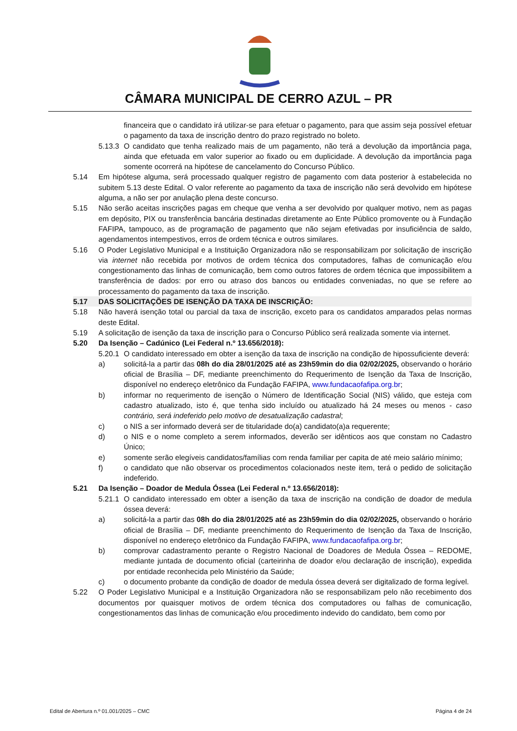CÂMARA MUNICIPAL DE CERRO AZUL – PR
financeira que o candidato irá utilizar-se para efetuar o pagamento, para que assim seja possível efetuar o pagamento da taxa de inscrição dentro do prazo registrado no boleto.
5.13.3
O candidato que tenha realizado mais de um pagamento, não terá a devolução da importância paga, ainda que efetuada em valor superior ao fixado ou em duplicidade. A devolução da importância paga somente ocorrerá na hipótese de cancelamento do Concurso Público.
5.14 Em hipótese alguma, será processado qualquer registro de pagamento com data posterior à estabelecida no subitem 5.13 deste Edital. O valor referente ao pagamento da taxa de inscrição não será devolvido em hipótese alguma, a não ser por anulação plena deste concurso.
5.15 Não serão aceitas inscrições pagas em cheque que venha a ser devolvido por qualquer motivo, nem as pagas em depósito, PIX ou transferência bancária destinadas diretamente ao Ente Público promovente ou à Fundação FAFIPA, tampouco, as de programação de pagamento que não sejam efetivadas por insuficiência de saldo, agendamentos intempestivos, erros de ordem técnica e outros similares.
5.16 O Poder Legislativo Municipal e a Instituição Organizadora não se responsabilizam por solicitação de inscrição via internet não recebida por motivos de ordem técnica dos computadores, falhas de comunicação e/ou congestionamento das linhas de comunicação, bem como outros fatores de ordem técnica que impossibilitem a transferência de dados: por erro ou atraso dos bancos ou entidades conveniadas, no que se refere ao processamento do pagamento da taxa de inscrição.
5.17 DAS SOLICITAÇÕES DE ISENÇÃO DA TAXA DE INSCRIÇÃO:
5.18 Não haverá isenção total ou parcial da taxa de inscrição, exceto para os candidatos amparados pelas normas deste Edital.
5.19 A solicitação de isenção da taxa de inscrição para o Concurso Público será realizada somente via internet.
5.20 Da Isenção – Cadúnico (Lei Federal n.º 13.656/2018):
5.20.1
O candidato interessado em obter a isenção da taxa de inscrição na condição de hipossuficiente deverá:
a) solicitá-la a partir das 08h do dia 28/01/2025 até as 23h59min do dia 02/02/2025, observando o horário oficial de Brasília – DF, mediante preenchimento do Requerimento de Isenção da Taxa de Inscrição, disponível no endereço eletrônico da Fundação FAFIPA, www.fundacaofafipa.org.br;
b) informar no requerimento de isenção o Número de Identificação Social (NIS) válido, que esteja com cadastro atualizado, isto é, que tenha sido incluído ou atualizado há 24 meses ou menos - caso contrário, será indeferido pelo motivo de desatualização cadastral;
c) o NIS a ser informado deverá ser de titularidade do(a) candidato(a)a requerente;
d) o NIS e o nome completo a serem informados, deverão ser idênticos aos que constam no Cadastro Único;
e) somente serão elegíveis candidatos/famílias com renda familiar per capita de até meio salário mínimo;
f) o candidato que não observar os procedimentos colacionados neste item, terá o pedido de solicitação indeferido.
5.21 Da Isenção – Doador de Medula Óssea (Lei Federal n.º 13.656/2018):
5.21.1
O candidato interessado em obter a isenção da taxa de inscrição na condição de doador de medula óssea deverá:
a) solicitá-la a partir das 08h do dia 28/01/2025 até as 23h59min do dia 02/02/2025, observando o horário oficial de Brasília – DF, mediante preenchimento do Requerimento de Isenção da Taxa de Inscrição, disponível no endereço eletrônico da Fundação FAFIPA, www.fundacaofafipa.org.br;
b) comprovar cadastramento perante o Registro Nacional de Doadores de Medula Óssea – REDOME, mediante juntada de documento oficial (carteirinha de doador e/ou declaração de inscrição), expedida por entidade reconhecida pelo Ministério da Saúde;
c) o documento probante da condição de doador de medula óssea deverá ser digitalizado de forma legível.
5.22 O Poder Legislativo Municipal e a Instituição Organizadora não se responsabilizam pelo não recebimento dos documentos por quaisquer motivos de ordem técnica dos computadores ou falhas de comunicação, congestionamentos das linhas de comunicação e/ou procedimento indevido do candidato, bem como por
Edital de Abertura n.º 01.001/2025 – CMC Página 4 de 24